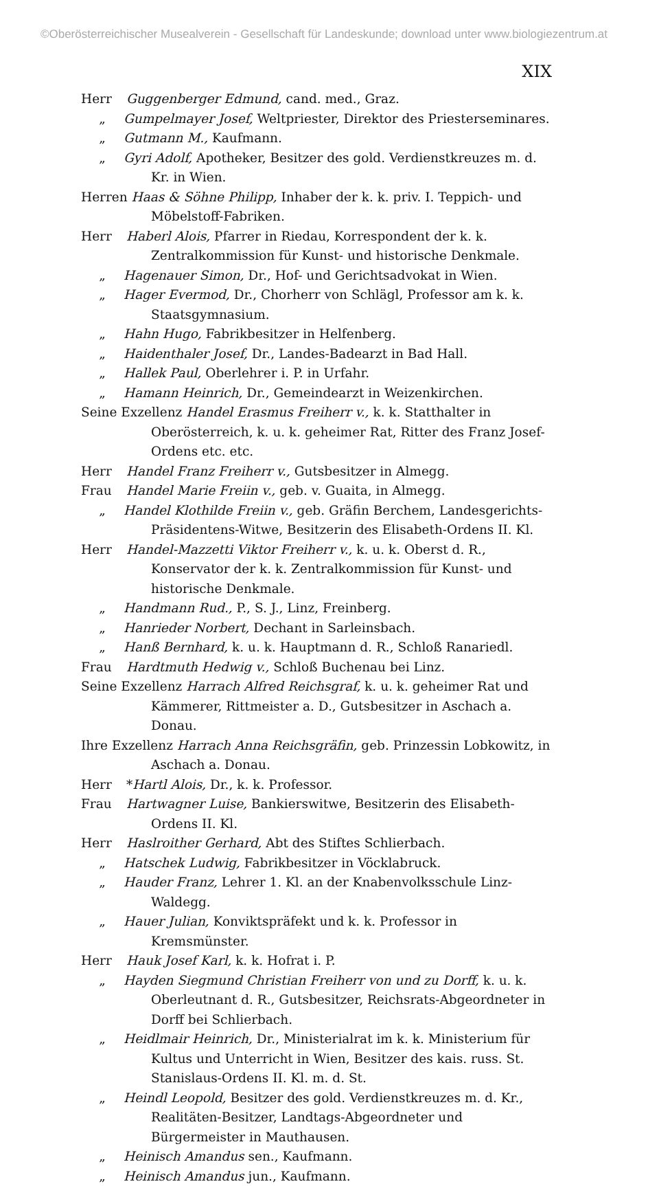©Oberösterreichischer Musealverein - Gesellschaft für Landeskunde; download unter www.biologiezentrum.at
XIX
Herr Guggenberger Edmund, cand. med., Graz.
„ Gumpelmayer Josef, Weltpriester, Direktor des Priesterseminares.
„ Gutmann M., Kaufmann.
„ Gyri Adolf, Apotheker, Besitzer des gold. Verdienstkreuzes m. d. Kr. in Wien.
Herren Haas & Söhne Philipp, Inhaber der k. k. priv. I. Teppich- und Möbelstoff-Fabriken.
Herr Haberl Alois, Pfarrer in Riedau, Korrespondent der k. k. Zentralkommission für Kunst- und historische Denkmale.
„ Hagenauer Simon, Dr., Hof- und Gerichtsadvokat in Wien.
„ Hager Evermod, Dr., Chorherr von Schlägl, Professor am k. k. Staatsgymnasium.
„ Hahn Hugo, Fabrikbesitzer in Helfenberg.
„ Haidenthaler Josef, Dr., Landes-Badearzt in Bad Hall.
„ Hallek Paul, Oberlehrer i. P. in Urfahr.
„ Hamann Heinrich, Dr., Gemeindearzt in Weizenkirchen.
Seine Exzellenz Handel Erasmus Freiherr v., k. k. Statthalter in Oberösterreich, k. u. k. geheimer Rat, Ritter des Franz Josef-Ordens etc. etc.
Herr Handel Franz Freiherr v., Gutsbesitzer in Almegg.
Frau Handel Marie Freiin v., geb. v. Guaita, in Almegg.
„ Handel Klothilde Freiin v., geb. Gräfin Berchem, Landesgerichts-Präsidentens-Witwe, Besitzerin des Elisabeth-Ordens II. Kl.
Herr Handel-Mazzetti Viktor Freiherr v., k. u. k. Oberst d. R., Konservator der k. k. Zentralkommission für Kunst- und historische Denkmale.
„ Handmann Rud., P., S. J., Linz, Freinberg.
„ Hanrieder Norbert, Dechant in Sarleinsbach.
„ Hanß Bernhard, k. u. k. Hauptmann d. R., Schloß Ranariedl.
Frau Hardtmuth Hedwig v., Schloß Buchenau bei Linz.
Seine Exzellenz Harrach Alfred Reichsgraf, k. u. k. geheimer Rat und Kämmerer, Rittmeister a. D., Gutsbesitzer in Aschach a. Donau.
Ihre Exzellenz Harrach Anna Reichsgräfin, geb. Prinzessin Lobkowitz, in Aschach a. Donau.
Herr *Hartl Alois, Dr., k. k. Professor.
Frau Hartwagner Luise, Bankierswitwe, Besitzerin des Elisabeth-Ordens II. Kl.
Herr Haslroither Gerhard, Abt des Stiftes Schlierbach.
„ Hatschek Ludwig, Fabrikbesitzer in Vöcklabruck.
„ Hauder Franz, Lehrer 1. Kl. an der Knabenvolksschule Linz-Waldegg.
„ Hauer Julian, Konviktspräfekt und k. k. Professor in Kremsmünster.
Herr Hauk Josef Karl, k. k. Hofrat i. P.
„ Hayden Siegmund Christian Freiherr von und zu Dorff, k. u. k. Oberleutnant d. R., Gutsbesitzer, Reichsrats-Abgeordneter in Dorff bei Schlierbach.
„ Heidlmair Heinrich, Dr., Ministerialrat im k. k. Ministerium für Kultus und Unterricht in Wien, Besitzer des kais. russ. St. Stanislaus-Ordens II. Kl. m. d. St.
„ Heindl Leopold, Besitzer des gold. Verdienstkreuzes m. d. Kr., Realitäten-Besitzer, Landtags-Abgeordneter und Bürgermeister in Mauthausen.
„ Heinisch Amandus sen., Kaufmann.
„ Heinisch Amandus jun., Kaufmann.